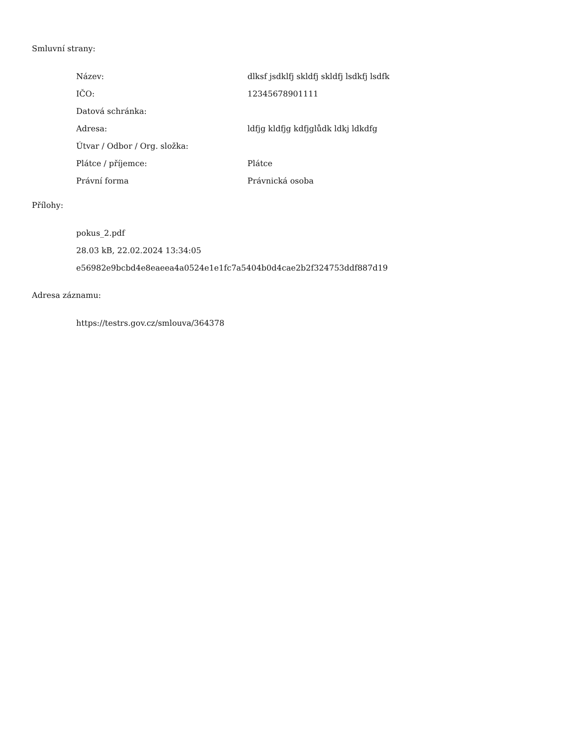Smluvní strany:
| Název: | dlksf jsdklfj skldfj skldfj lsdkfj lsdfk |
| IČO: | 12345678901111 |
| Datová schránka: | |
| Adresa: | ldfjg kldfjg kdfjglůdk ldkj ldkdfg |
| Útvar / Odbor / Org. složka: | |
| Plátce / příjemce: | Plátce |
| Právní forma | Právnická osoba |
Přílohy:
pokus_2.pdf
28.03 kB, 22.02.2024 13:34:05
e56982e9bcbd4e8eaeea4a0524e1e1fc7a5404b0d4cae2b2f324753ddf887d19
Adresa záznamu:
https://testrs.gov.cz/smlouva/364378